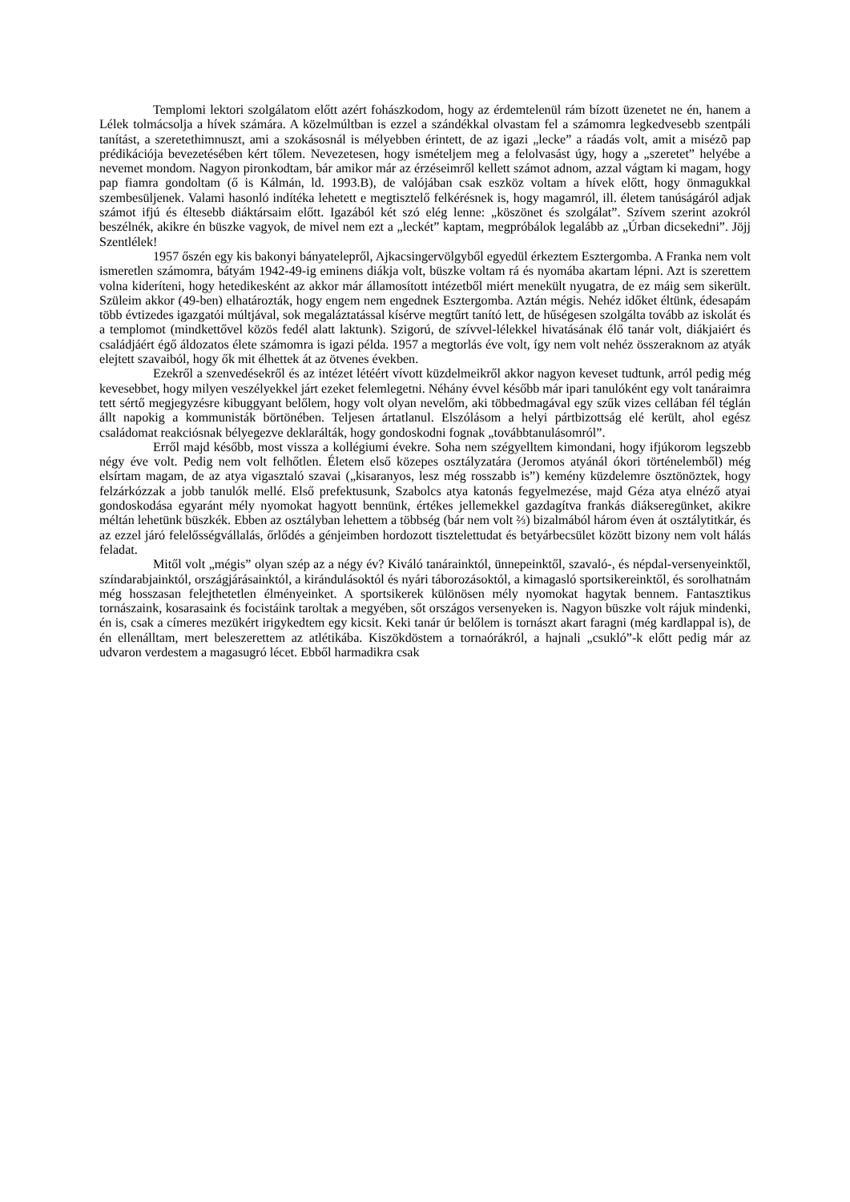Templomi lektori szolgálatom előtt azért fohászkodom, hogy az érdemtelenül rám bízott üzenetet ne én, hanem a Lélek tolmácsolja a hívek számára. A közelmúltban is ezzel a szándékkal olvastam fel a számomra legkedvesebb szentpáli tanítást, a szeretethimnuszt, ami a szokásosnál is mélyebben érintett, de az igazi „lecke” a ráadás volt, amit a misézõ pap prédikációja bevezetésében kért tőlem. Nevezetesen, hogy ismételjem meg a felolvasást úgy, hogy a „szeretet” helyébe a nevemet mondom. Nagyon pironkodtam, bár amikor már az érzéseimről kellett számot adnom, azzal vágtam ki magam, hogy pap fiamra gondoltam (ő is Kálmán, ld. 1993.B), de valójában csak eszköz voltam a hívek előtt, hogy önmagukkal szembesüljenek. Valami hasonló indítéka lehetett e megtisztelő felkérésnek is, hogy magamról, ill. életem tanúságáról adjak számot ifjú és éltesebb diáktársaim előtt. Igazából két szó elég lenne: „köszönet és szolgálat”. Szívem szerint azokról beszélnék, akikre én büszke vagyok, de mivel nem ezt a „leckét” kaptam, megpróbálok legalább az „Úrban dicsekedni”. Jöjj Szentlélek!
1957 őszén egy kis bakonyi bányatelepről, Ajkacsingervölgyből egyedül érkeztem Esztergomba. A Franka nem volt ismeretlen számomra, bátyám 1942-49-ig eminens diákja volt, büszke voltam rá és nyomába akartam lépni. Azt is szerettem volna kideríteni, hogy hetedikesként az akkor már államosított intézetből miért menekült nyugatra, de ez máig sem sikerült. Szüleim akkor (49-ben) elhatározták, hogy engem nem engednek Esztergomba. Aztán mégis. Nehéz időket éltünk, édesapám több évtizedes igazgatói múltjával, sok megaláztatással kísérve megtűrt tanító lett, de hűségesen szolgálta tovább az iskolát és a templomot (mindkettővel közös fedél alatt laktunk). Szigorú, de szívvel-lélekkel hivatásának élő tanár volt, diákjaiért és családjáért égő áldozatos élete számomra is igazi példa. 1957 a megtorlás éve volt, így nem volt nehéz összeraknom az atyák elejtett szavaiból, hogy ők mit élhettek át az ötvenes években.
Ezekről a szenvedésekről és az intézet létéért vívott küzdelmeikről akkor nagyon keveset tudtunk, arról pedig még kevesebbet, hogy milyen veszélyekkel járt ezeket felemlegetni. Néhány évvel később már ipari tanulóként egy volt tanáraimra tett sértő megjegyzésre kibuggyant belőlem, hogy volt olyan nevelőm, aki többedmagával egy szűk vizes cellában fél téglán állt napokig a kommunisták börtönében. Teljesen ártatlanul. Elszólásom a helyi pártbizottság elé került, ahol egész családomat reakciósnak bélyegezve deklarálták, hogy gondoskodni fognak „továbbtanulásomról”.
Erről majd később, most vissza a kollégiumi évekre. Soha nem szégyelltem kimondani, hogy ifjúkorom legszebb négy éve volt. Pedig nem volt felhőtlen. Életem első közepes osztályzatára (Jeromos atyánál ókori történelemből) még elsírtam magam, de az atya vigasztaló szavai („kisaranyos, lesz még rosszabb is”) kemény küzdelemre ösztönöztek, hogy felzárkózzak a jobb tanulók mellé. Első prefektusunk, Szabolcs atya katonás fegyelmezése, majd Géza atya elnéző atyai gondoskodása egyaránt mély nyomokat hagyott bennünk, értékes jellemekkel gazdagítva frankás diákseregünket, akikre méltán lehetünk büszkék. Ebben az osztályban lehettem a többség (bár nem volt ⅔) bizalmából három éven át osztálytitkár, és az ezzel járó felelősségvállalás, őrlődés a génjeimben hordozott tisztelettudat és betyárbecsület között bizony nem volt hálás feladat.
Mitől volt „mégis” olyan szép az a négy év? Kiváló tanárainktól, ünnepeinktől, szavaló-, és népdal-versenyeinktől, színdarabjainktól, országjárásainktól, a kirándulásoktól és nyári táborozásoktól, a kimagasló sportsikereinktől, és sorolhatnám még hosszasan felejthetetlen élményeinket. A sportsikerek különösen mély nyomokat hagytak bennem. Fantasztikus tornászaink, kosarasaink és focistáink taroltak a megyében, sőt országos versenyeken is. Nagyon büszke volt rájuk mindenki, én is, csak a címeres mezükért irigykedtem egy kicsit. Keki tanár úr belőlem is tornászt akart faragni (még kardlappal is), de én ellenálltam, mert beleszerettem az atlétikába. Kiszökdöstem a tornaórákról, a hajnali „csukló”-k előtt pedig már az udvaron verdestem a magasugró lécet. Ebből harmadikra csak